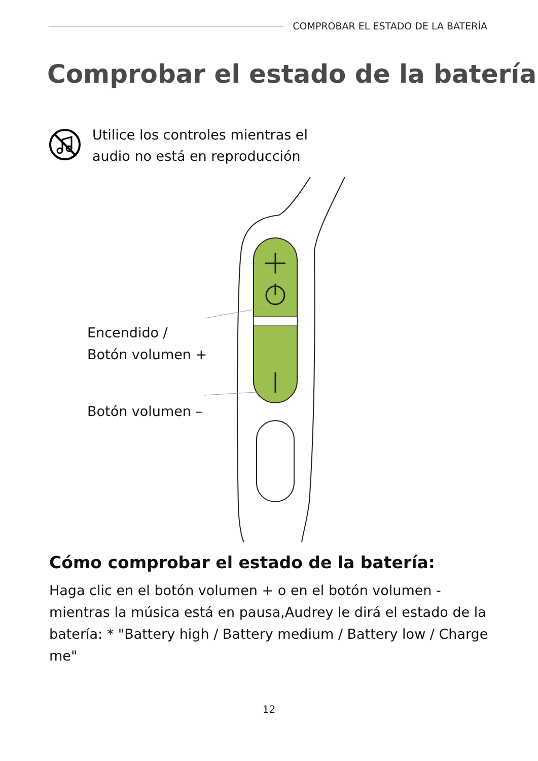COMPROBAR EL ESTADO DE LA BATERÍA
Comprobar el estado de la batería
Utilice los controles mientras el
audio no está en reproducción
Encendido /
Botón volumen +
Botón volumen –
Cómo comprobar el estado de la batería:
Haga clic en el botón volumen + o en el botón volumen - mientras la música está en pausa,Audrey le dirá el estado de la batería: * "Battery high / Battery medium / Battery low / Charge me"
12